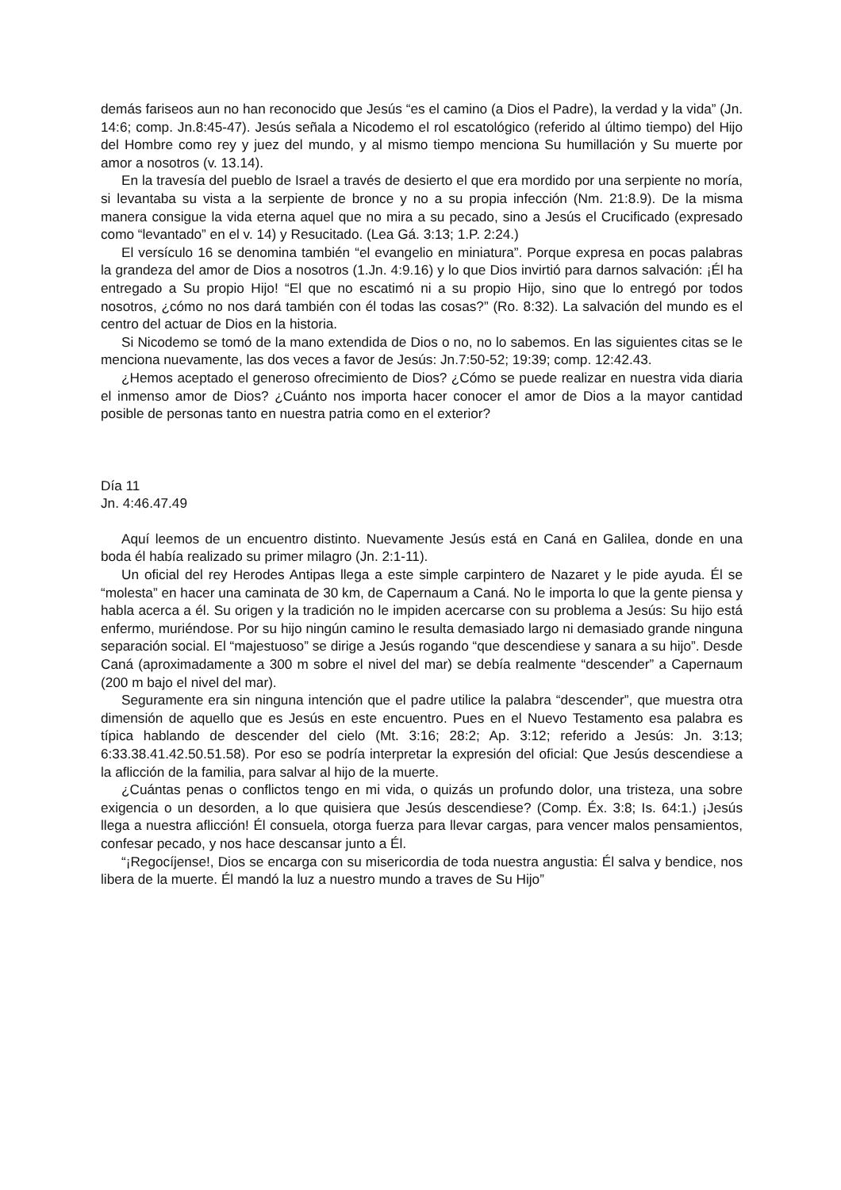demás fariseos aun no han reconocido que Jesús “es el camino (a Dios el Padre), la verdad y la vida” (Jn. 14:6; comp. Jn.8:45-47). Jesús señala a Nicodemo el rol escatológico (referido al último tiempo) del Hijo del Hombre como rey y juez del mundo, y al mismo tiempo menciona Su humillación y Su muerte por amor a nosotros (v. 13.14).
En la travesía del pueblo de Israel a través de desierto el que era mordido por una serpiente no moría, si levantaba su vista a la serpiente de bronce y no a su propia infección (Nm. 21:8.9). De la misma manera consigue la vida eterna aquel que no mira a su pecado, sino a Jesús el Crucificado (expresado como “levantado” en el v. 14) y Resucitado. (Lea Gá. 3:13; 1.P. 2:24.)
El versículo 16 se denomina también “el evangelio en miniatura”. Porque expresa en pocas palabras la grandeza del amor de Dios a nosotros (1.Jn. 4:9.16) y lo que Dios invirtió para darnos salvación: ¡Él ha entregado a Su propio Hijo! “El que no escatimó ni a su propio Hijo, sino que lo entregó por todos nosotros, ¿cómo no nos dará también con él todas las cosas?” (Ro. 8:32). La salvación del mundo es el centro del actuar de Dios en la historia.
Si Nicodemo se tomó de la mano extendida de Dios o no, no lo sabemos. En las siguientes citas se le menciona nuevamente, las dos veces a favor de Jesús: Jn.7:50-52; 19:39; comp. 12:42.43.
¿Hemos aceptado el generoso ofrecimiento de Dios? ¿Cómo se puede realizar en nuestra vida diaria el inmenso amor de Dios? ¿Cuánto nos importa hacer conocer el amor de Dios a la mayor cantidad posible de personas tanto en nuestra patria como en el exterior?
Día 11
Jn. 4:46.47.49
Aquí leemos de un encuentro distinto. Nuevamente Jesús está en Caná en Galilea, donde en una boda él había realizado su primer milagro (Jn. 2:1-11).
Un oficial del rey Herodes Antipas llega a este simple carpintero de Nazaret y le pide ayuda. Él se “molesta” en hacer una caminata de 30 km, de Capernaum a Caná. No le importa lo que la gente piensa y habla acerca a él. Su origen y la tradición no le impiden acercarse con su problema a Jesús: Su hijo está enfermo, muriéndose. Por su hijo ningún camino le resulta demasiado largo ni demasiado grande ninguna separación social. El “majestuoso” se dirige a Jesús rogando “que descendiese y sanara a su hijo”. Desde Caná (aproximadamente a 300 m sobre el nivel del mar) se debía realmente “descender” a Capernaum (200 m bajo el nivel del mar).
Seguramente era sin ninguna intención que el padre utilice la palabra “descender”, que muestra otra dimensión de aquello que es Jesús en este encuentro. Pues en el Nuevo Testamento esa palabra es típica hablando de descender del cielo (Mt. 3:16; 28:2; Ap. 3:12; referido a Jesús: Jn. 3:13; 6:33.38.41.42.50.51.58). Por eso se podría interpretar la expresión del oficial: Que Jesús descendiese a la aflicción de la familia, para salvar al hijo de la muerte.
¿Cuántas penas o conflictos tengo en mi vida, o quizás un profundo dolor, una tristeza, una sobre exigencia o un desorden, a lo que quisiera que Jesús descendiese? (Comp. Éx. 3:8; Is. 64:1.) ¡Jesús llega a nuestra aflicción! Él consuela, otorga fuerza para llevar cargas, para vencer malos pensamientos, confesar pecado, y nos hace descansar junto a Él.
“¡Regocíjense!, Dios se encarga con su misericordia de toda nuestra angustia: Él salva y bendice, nos libera de la muerte. Él mandó la luz a nuestro mundo a traves de Su Hijo”